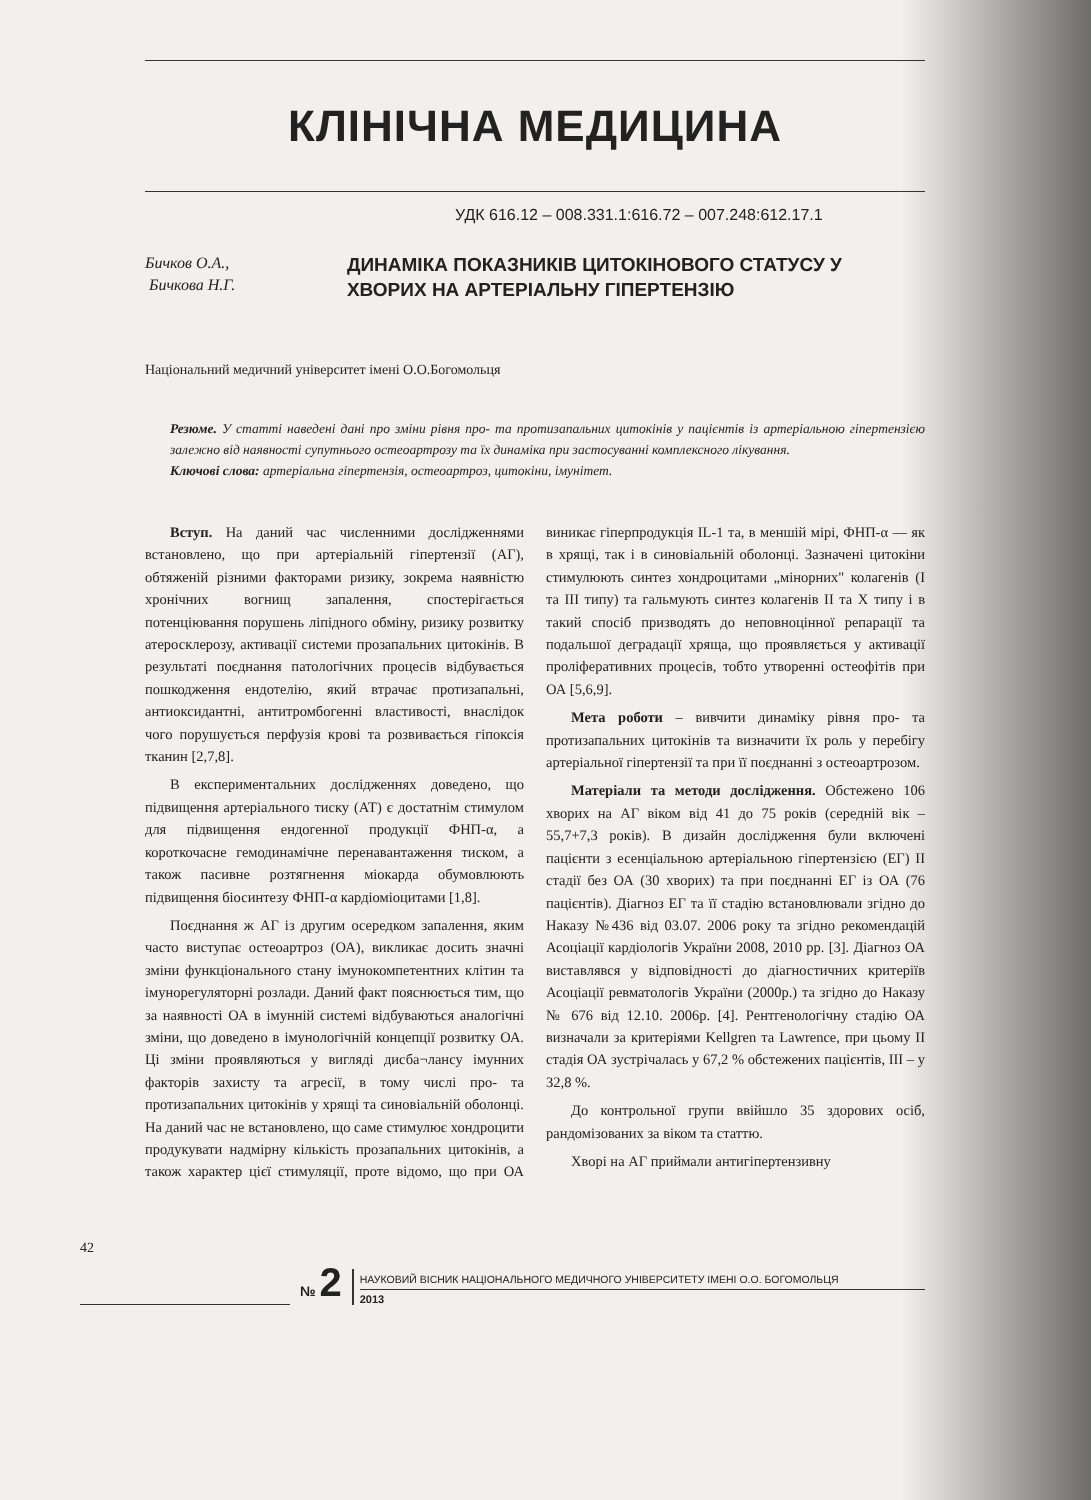КЛІНІЧНА МЕДИЦИНА
УДК 616.12 – 008.331.1:616.72 – 007.248:612.17.1
Бичков О.А.,
Бичкова Н.Г.
ДИНАМІКА ПОКАЗНИКІВ ЦИТОКІНОВОГО СТАТУСУ У ХВОРИХ НА АРТЕРІАЛЬНУ ГІПЕРТЕНЗІЮ
Національний медичний університет імені О.О.Богомольця
Резюме. У статті наведені дані про зміни рівня про- та протизапальних цитокінів у пацієнтів із артеріальною гіпертензією залежно від наявності супутнього остеоартрозу та їх динаміка при застосуванні комплексного лікування.
Ключові слова: артеріальна гіпертензія, остеоартроз, цитокіни, імунітет.
Вступ. На даний час численними дослідженнями встановлено, що при артеріальній гіпертензії (АГ), обтяженій різними факторами ризику, зокрема наявністю хронічних вогнищ запалення, спостерігається потенціювання порушень ліпідного обміну, ризику розвитку атеросклерозу, активації системи прозапальних цитокінів. В результаті поєднання патологічних процесів відбувається пошкодження ендотелію, який втрачає протизапальні, антиоксидантні, антитромбогенні властивості, внаслідок чого порушується перфузія крові та розвивається гіпоксія тканин [2,7,8].
В експериментальних дослідженнях доведено, що підвищення артеріального тиску (АТ) є достатнім стимулом для підвищення ендогенної продукції ФНП-α, а короткочасне гемодинамічне перенавантаження тиском, а також пасивне розтягнення міокарда обумовлюють підвищення біосинтезу ФНП-α кардіоміоцитами [1,8].
Поєднання ж АГ із другим осередком запалення, яким часто виступає остеоартроз (ОА), викликає досить значні зміни функціонального стану імунокомпетентних клітин та імунорегуляторні розлади. Даний факт пояснюється тим, що за наявності ОА в імунній системі відбуваються аналогічні зміни, що доведено в імунологічній концепції розвитку ОА. Ці зміни проявляються у вигляді дисба¬лансу імунних факторів захисту та агресії, в тому числі про- та протизапальних цитокінів у хрящі та синовіальній оболонці. На даний час не встановлено, що саме стимулює хондроцити продукувати надмірну кількість прозапальних цитокінів, а також характер цієї стимуляції, проте відомо, що при ОА виникає гіперпродукція IL-1 та, в меншій мірі, ФНП-α — як в хрящі, так і в синовіальній оболонці. Зазначені цитокіни стимулюють синтез хондроцитами „мінорних" колагенів (І та III типу) та гальмують синтез колагенів II та X типу і в такий спосіб призводять до неповноцінної репарації та подальшої деградації хряща, що проявляється у активації проліферативних процесів, тобто утворенні остеофітів при ОА [5,6,9].
Мета роботи – вивчити динаміку рівня про- та протизапальних цитокінів та визначити їх роль у перебігу артеріальної гіпертензії та при її поєднанні з остеоартрозом.
Матеріали та методи дослідження. Обстежено 106 хворих на АГ віком від 41 до 75 років (середній вік – 55,7+7,3 років). В дизайн дослідження були включені пацієнти з есенціальною артеріальною гіпертензією (ЕГ) II стадії без ОА (30 хворих) та при поєднанні ЕГ із ОА (76 пацієнтів). Діагноз ЕГ та її стадію встановлювали згідно до Наказу №436 від 03.07. 2006 року та згідно рекомендацій Асоціації кардіологів України 2008, 2010 рр. [3]. Діагноз ОА виставлявся у відповідності до діагностичних критеріїв Асоціації ревматологів України (2000р.) та згідно до Наказу № 676 від 12.10. 2006р. [4]. Рентгенологічну стадію ОА визначали за критеріями Kellgren та Lawrence, при цьому II стадія ОА зустрічалась у 67,2 % обстежених пацієнтів, III – у 32,8 %.
До контрольної групи ввійшло 35 здорових осіб, рандомізованих за віком та статтю.
Хворі на АГ приймали антигіпертензивну
42
№ 2
НАУКОВИЙ ВІСНИК НАЦІОНАЛЬНОГО МЕДИЧНОГО УНІВЕРСИТЕТУ ІМЕНІ О.О. БОГОМОЛЬЦЯ
2013